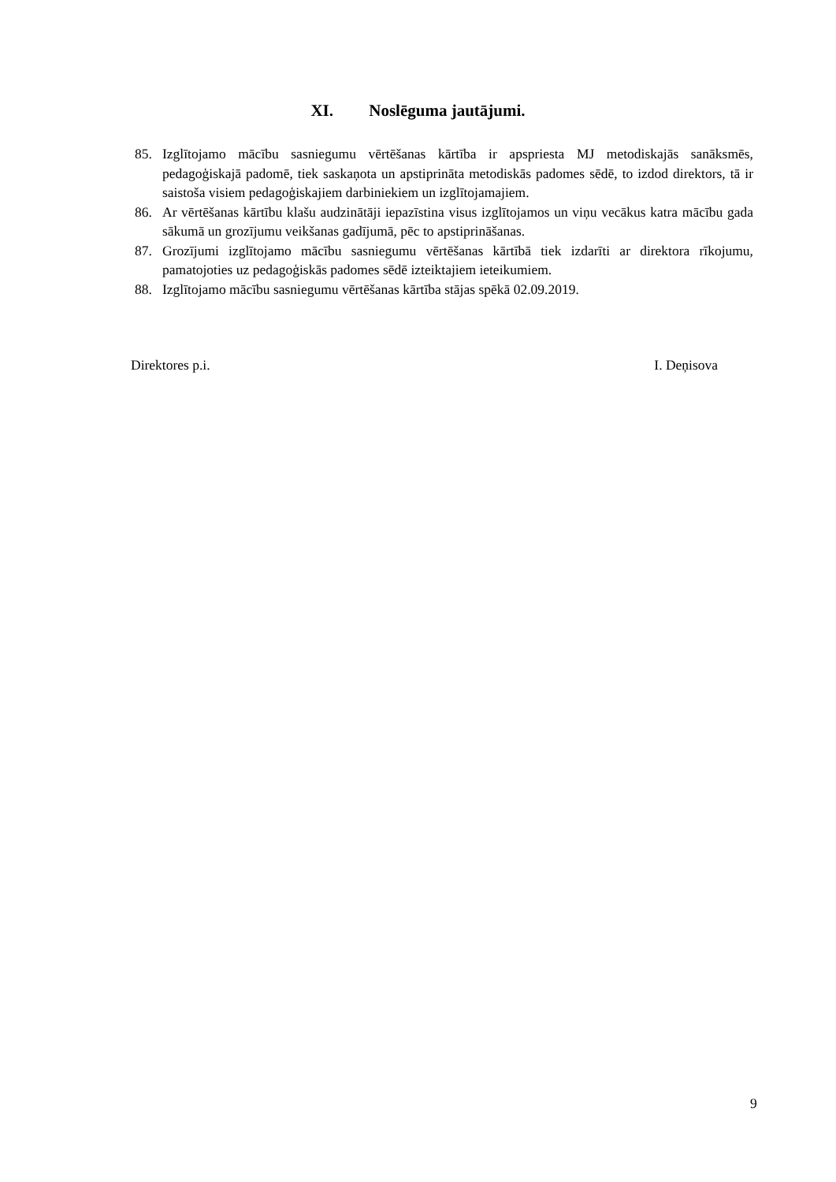XI. Noslēguma jautājumi.
85. Izglītojamo mācību sasniegumu vērtēšanas kārtība ir apspriesta MJ metodiskajās sanāksmēs, pedagoģiskajā padomē, tiek saskaņota un apstiprināta metodiskās padomes sēdē, to izdod direktors, tā ir saistoša visiem pedagoģiskajiem darbiniekiem un izglītojamajiem.
86. Ar vērtēšanas kārtību klašu audzinātāji iepazīstina visus izglītojamos un viņu vecākus katra mācību gada sākumā un grozījumu veikšanas gadījumā, pēc to apstiprināšanas.
87. Grozījumi izglītojamo mācību sasniegumu vērtēšanas kārtībā tiek izdarīti ar direktora rīkojumu, pamatojoties uz pedagoģiskās padomes sēdē izteiktajiem ieteikumiem.
88. Izglītojamo mācību sasniegumu vērtēšanas kārtība stājas spēkā 02.09.2019.
Direktores p.i. I. Deņisova
9